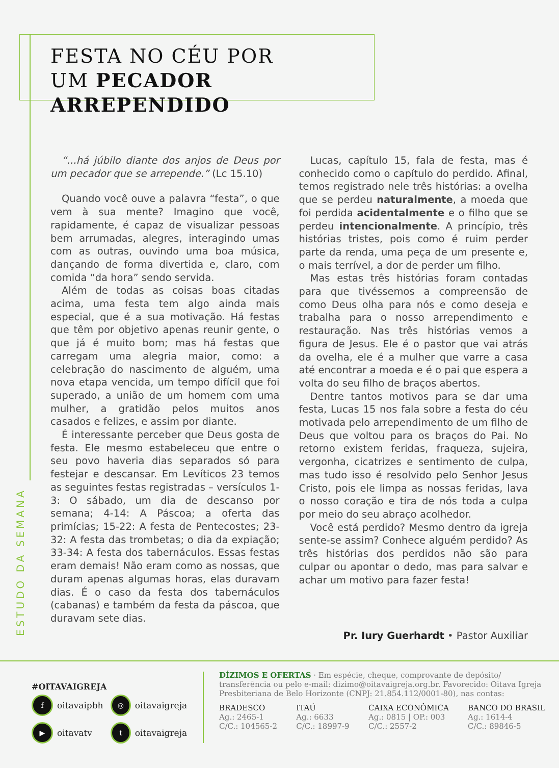FESTA NO CÉU POR
UM PECADOR ARREPENDIDO
“...há júbilo diante dos anjos de Deus por um pecador que se arrepende.” (Lc 15.10)
Quando você ouve a palavra “festa”, o que vem à sua mente? Imagino que você, rapidamente, é capaz de visualizar pessoas bem arrumadas, alegres, interagindo umas com as outras, ouvindo uma boa música, dançando de forma divertida e, claro, com comida “da hora” sendo servida.
Além de todas as coisas boas citadas acima, uma festa tem algo ainda mais especial, que é a sua motivação. Há festas que têm por objetivo apenas reunir gente, o que já é muito bom; mas há festas que carregam uma alegria maior, como: a celebração do nascimento de alguém, uma nova etapa vencida, um tempo difícil que foi superado, a união de um homem com uma mulher, a gratidão pelos muitos anos casados e felizes, e assim por diante.
É interessante perceber que Deus gosta de festa. Ele mesmo estabeleceu que entre o seu povo haveria dias separados só para festejar e descansar. Em Levíticos 23 temos as seguintes festas registradas – versículos 1-3: O sábado, um dia de descanso por semana; 4-14: A Páscoa; a oferta das primícias; 15-22: A festa de Pentecostes; 23-32: A festa das trombetas; o dia da expiação; 33-34: A festa dos tabernáculos. Essas festas eram demais! Não eram como as nossas, que duram apenas algumas horas, elas duravam dias. É o caso da festa dos tabernáculos (cabanas) e também da festa da páscoa, que duravam sete dias.
Lucas, capítulo 15, fala de festa, mas é conhecido como o capítulo do perdido. Afinal, temos registrado nele três histórias: a ovelha que se perdeu naturalmente, a moeda que foi perdida acidentalmente e o filho que se perdeu intencionalmente. A princípio, três histórias tristes, pois como é ruim perder parte da renda, uma peça de um presente e, o mais terrível, a dor de perder um filho.
Mas estas três histórias foram contadas para que tivéssemos a compreensão de como Deus olha para nós e como deseja e trabalha para o nosso arrependimento e restauração. Nas três histórias vemos a figura de Jesus. Ele é o pastor que vai atrás da ovelha, ele é a mulher que varre a casa até encontrar a moeda e é o pai que espera a volta do seu filho de braços abertos.
Dentre tantos motivos para se dar uma festa, Lucas 15 nos fala sobre a festa do céu motivada pelo arrependimento de um filho de Deus que voltou para os braços do Pai. No retorno existem feridas, fraqueza, sujeira, vergonha, cicatrizes e sentimento de culpa, mas tudo isso é resolvido pelo Senhor Jesus Cristo, pois ele limpa as nossas feridas, lava o nosso coração e tira de nós toda a culpa por meio do seu abraço acolhedor.
Você está perdido? Mesmo dentro da igreja sente-se assim? Conhece alguém perdido? As três histórias dos perdidos não são para culpar ou apontar o dedo, mas para salvar e achar um motivo para fazer festa!
Pr. Iury Guerhardt • Pastor Auxiliar
ESTUDO DA SEMANA
#OITAVAIGREJA
foitavaipbh ◎ oitavaigreja
▶ oitavatv t oitavaigreja
DÍZIMOS E OFERTAS · Em espécie, cheque, comprovante de depósito/ transferência ou pelo e-mail: dizimo@oitavaigreja.org.br. Favorecido: Oitava Igreja Presbiteriana de Belo Horizonte (CNPJ: 21.854.112/0001-80), nas contas:
BRADESCO
Ag.: 2465-1
C/C.: 104565-2
ITAÚ
Ag.: 6633
C/C.: 18997-9
CAIXA ECONÔMICA
Ag.: 0815 | OP.: 003
C/C.: 2557-2
BANCO DO BRASIL
Ag.: 1614-4
C/C.: 89846-5